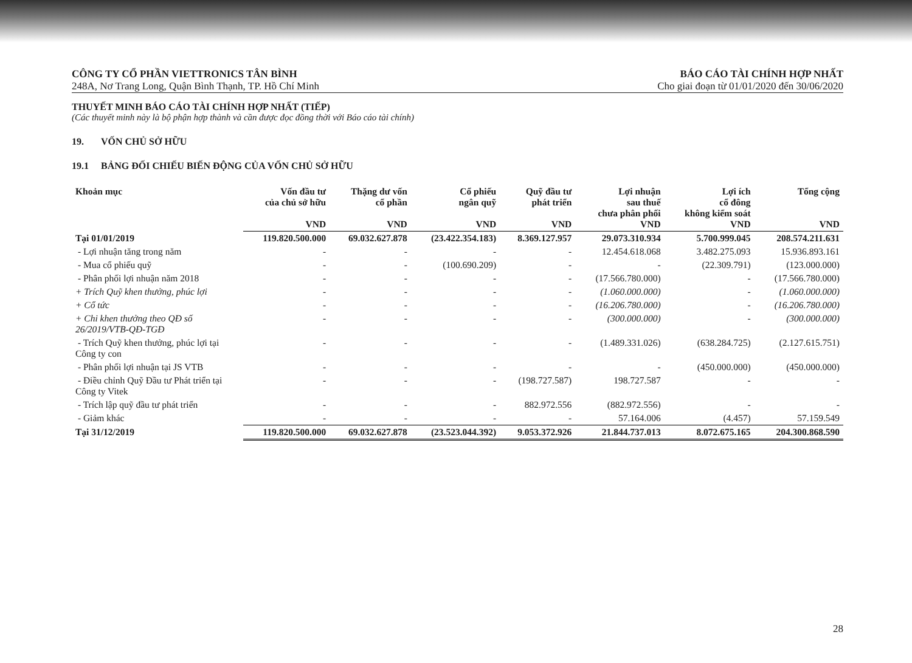CÔNG TY CỔ PHẦN VIETTRONICS TÂN BÌNH
248A, Nơ Trang Long, Quận Bình Thạnh, TP. Hồ Chí Minh
BÁO CÁO TÀI CHÍNH HỢP NHẤT
Cho giai đoạn từ 01/01/2020 đến 30/06/2020
THUYẾT MINH BÁO CÁO TÀI CHÍNH HỢP NHẤT (TIẾP)
(Các thuyết minh này là bộ phận hợp thành và cần được đọc đồng thời với Báo cáo tài chính)
19. VỐN CHỦ SỞ HỮU
19.1 BẢNG ĐỐI CHIẾU BIẾN ĐỘNG CỦA VỐN CHỦ SỞ HỮU
| Khoản mục | Vốn đầu tư của chủ sở hữu VND | Thặng dư vốn cổ phần VND | Cổ phiếu ngân quỹ VND | Quỹ đầu tư phát triển VND | Lợi nhuận sau thuế chưa phân phối VND | Lợi ích cổ đông không kiểm soát VND | Tổng cộng VND |
| --- | --- | --- | --- | --- | --- | --- | --- |
| Tại 01/01/2019 | 119.820.500.000 | 69.032.627.878 | (23.422.354.183) | 8.369.127.957 | 29.073.310.934 | 5.700.999.045 | 208.574.211.631 |
| - Lợi nhuận tăng trong năm | - | - | - | - | 12.454.618.068 | 3.482.275.093 | 15.936.893.161 |
| - Mua cổ phiếu quỹ | - | - | (100.690.209) | - | - | (22.309.791) | (123.000.000) |
| - Phân phối lợi nhuận năm 2018 | - | - | - | - | (17.566.780.000) | - | (17.566.780.000) |
| + Trích Quỹ khen thưởng, phúc lợi | - | - | - | - | (1.060.000.000) | - | (1.060.000.000) |
| + Cổ tức | - | - | - | - | (16.206.780.000) | - | (16.206.780.000) |
| + Chi khen thưởng theo QĐ số 26/2019/VTB-QĐ-TGĐ | - | - | - | - | (300.000.000) | - | (300.000.000) |
| - Trích Quỹ khen thưởng, phúc lợi tại Công ty con | - | - | - | - | (1.489.331.026) | (638.284.725) | (2.127.615.751) |
| - Phân phối lợi nhuận tại JS VTB | - | - | - | - | - | (450.000.000) | (450.000.000) |
| - Điều chỉnh Quỹ Đầu tư Phát triển tại Công ty Vitek | - | - | - | (198.727.587) | 198.727.587 | - | - |
| - Trích lập quỹ đầu tư phát triển | - | - | - | 882.972.556 | (882.972.556) | - | - |
| - Giảm khác | - | - | - | - | 57.164.006 | (4.457) | 57.159.549 |
| Tại 31/12/2019 | 119.820.500.000 | 69.032.627.878 | (23.523.044.392) | 9.053.372.926 | 21.844.737.013 | 8.072.675.165 | 204.300.868.590 |
28